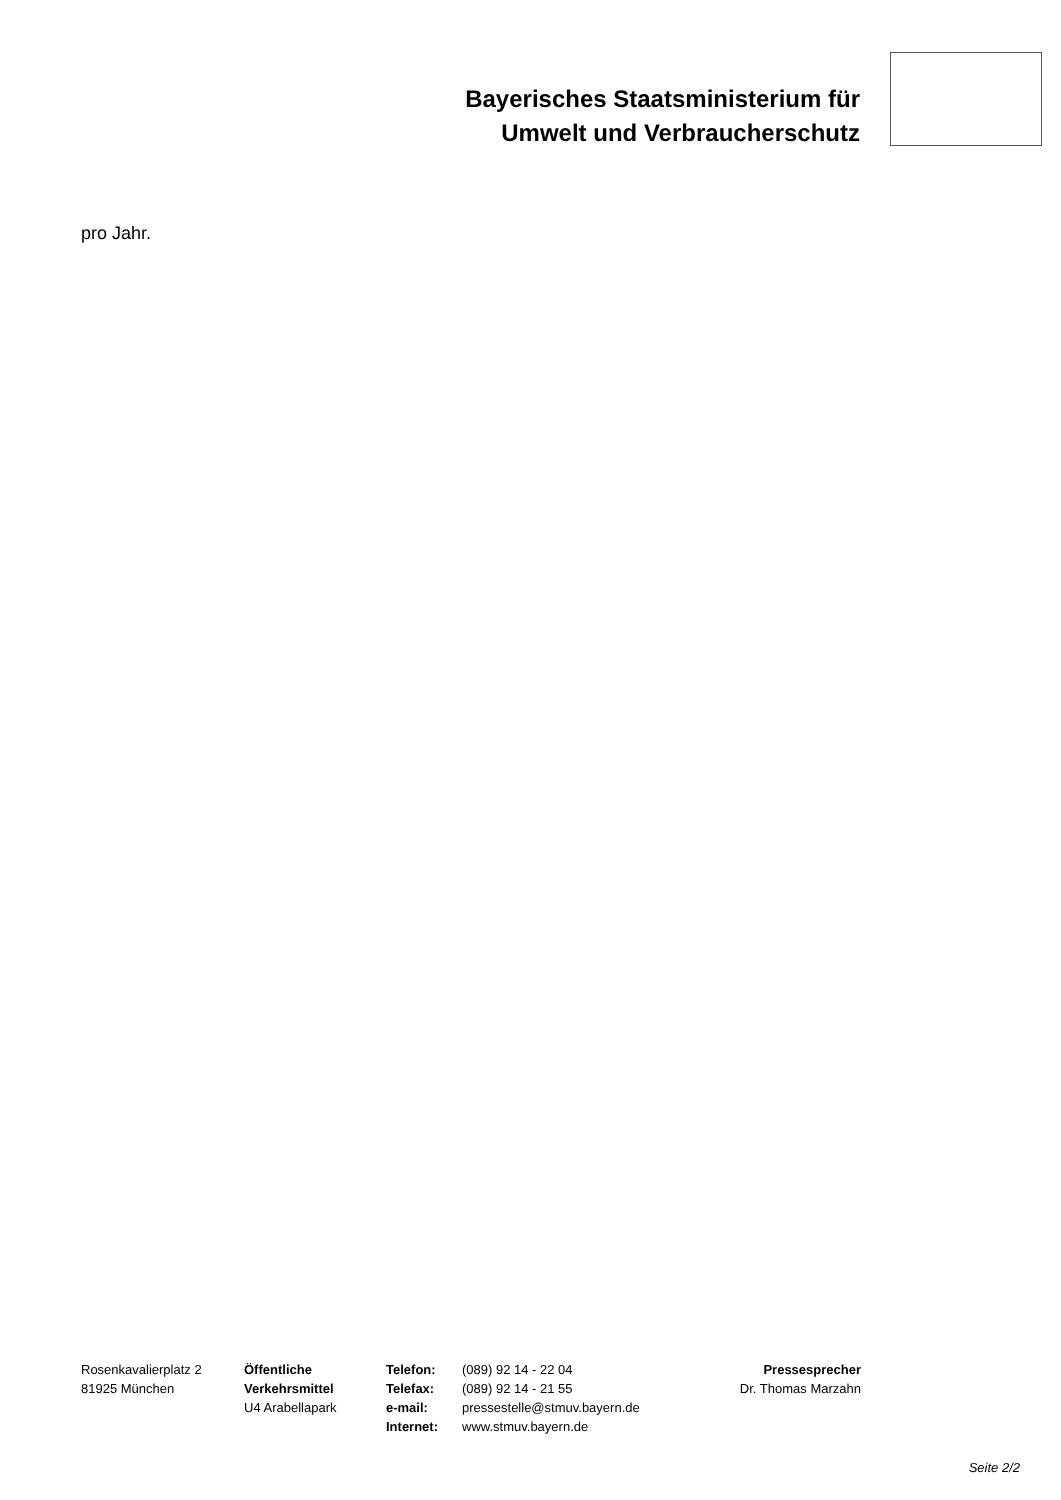Bayerisches Staatsministerium für
Umwelt und Verbraucherschutz
pro Jahr.
Rosenkavalierplatz 2
81925 München
Öffentliche
Verkehrsmittel
U4 Arabellapark
Telefon:
Telefax:
e-mail:
Internet:
(089) 92 14 - 22 04
(089) 92 14 - 21 55
pressestelle@stmuv.bayern.de
www.stmuv.bayern.de
Pressesprecher
Dr. Thomas Marzahn
Seite 2/2